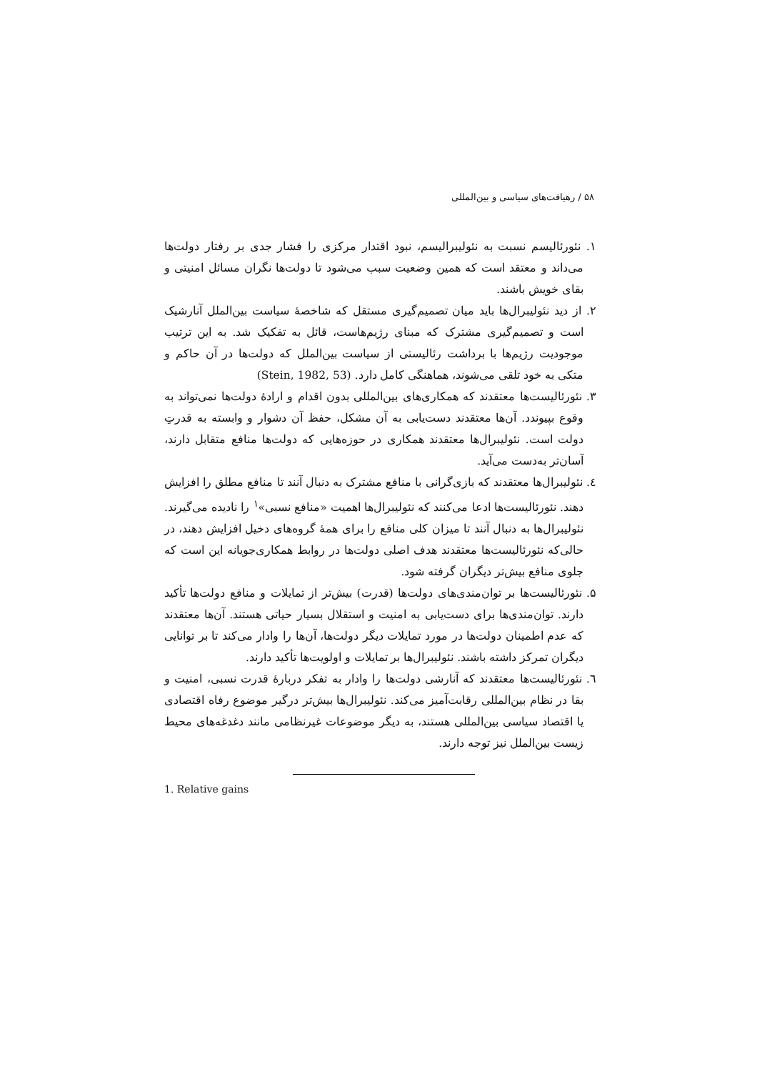۵۸ / رهیافت‌های سیاسی و بین‌المللی
۱. نئورئالیسم نسبت به نئولیبرالیسم، نبود اقتدار مرکزی را فشار جدی بر رفتار دولت‌ها می‌داند و معتقد است که همین وضعیت سبب می‌شود تا دولت‌ها نگران مسائل امنیتی و بقای خویش باشند.
۲. از دید نئولیبرال‌ها باید میان تصمیم‌گیری مستقل که شاخصهٔ سیاست بین‌الملل آنارشیک است و تصمیم‌گیری مشترک که مبنای رژیم‌هاست، قائل به تفکیک شد. به این ترتیب موجودیت رژیم‌ها با برداشت رئالیستی از سیاست بین‌الملل که دولت‌ها در آن حاکم و متکی به خود تلقی می‌شوند، هماهنگی کامل دارد. (Stein, 1982, 53)
۳. نئورئالیست‌ها معتقدند که همکاری‌های بین‌المللی بدون اقدام و ارادهٔ دولت‌ها نمی‌تواند به وقوع بپیوندد. آن‌ها معتقدند دست‌یابی به آن مشکل، حفظ آن دشوار و وابسته به قدرتِ دولت است. نئولیبرال‌ها معتقدند همکاری در حوزه‌هایی که دولت‌ها منافع متقابل دارند، آسان‌تر به‌دست می‌آید.
٤. نئولیبرال‌ها معتقدند که بازی‌گرانی با منافع مشترک به دنبال آنند تا منافع مطلق را افزایش دهند. نئورئالیست‌ها ادعا می‌کنند که نئولیبرال‌ها اهمیت «منافع نسبی»<sup>۱</sup> را نادیده می‌گیرند. نئولیبرال‌ها به دنبال آنند تا میزان کلی منافع را برای همهٔ گروه‌های دخیل افزایش دهند، در حالی‌که نئورئالیست‌ها معتقدند هدف اصلی دولت‌ها در روابط همکاری‌جویانه این است که جلوی منافع بیش‌تر دیگران گرفته شود.
۵. نئورئالیست‌ها بر توان‌مندی‌های دولت‌ها (قدرت) بیش‌تر از تمایلات و منافع دولت‌ها تأکید دارند. توان‌مندی‌ها برای دست‌یابی به امنیت و استقلال بسیار حیاتی هستند. آن‌ها معتقدند که عدم اطمینان دولت‌ها در مورد تمایلات دیگر دولت‌ها، آن‌ها را وادار می‌کند تا بر توانایی دیگران تمرکز داشته باشند. نئولیبرال‌ها بر تمایلات و اولویت‌ها تأکید دارند.
٦. نئورئالیست‌ها معتقدند که آنارشی دولت‌ها را وادار به تفکر دربارهٔ قدرت نسبی، امنیت و بقا در نظام بین‌المللی رقابت‌آمیز می‌کند. نئولیبرال‌ها بیش‌تر درگیر موضوع رفاه اقتصادی یا اقتصاد سیاسی بین‌المللی هستند، به دیگر موضوعات غیرنظامی مانند دغدغه‌های محیط زیست بین‌الملل نیز توجه دارند.
1. Relative gains